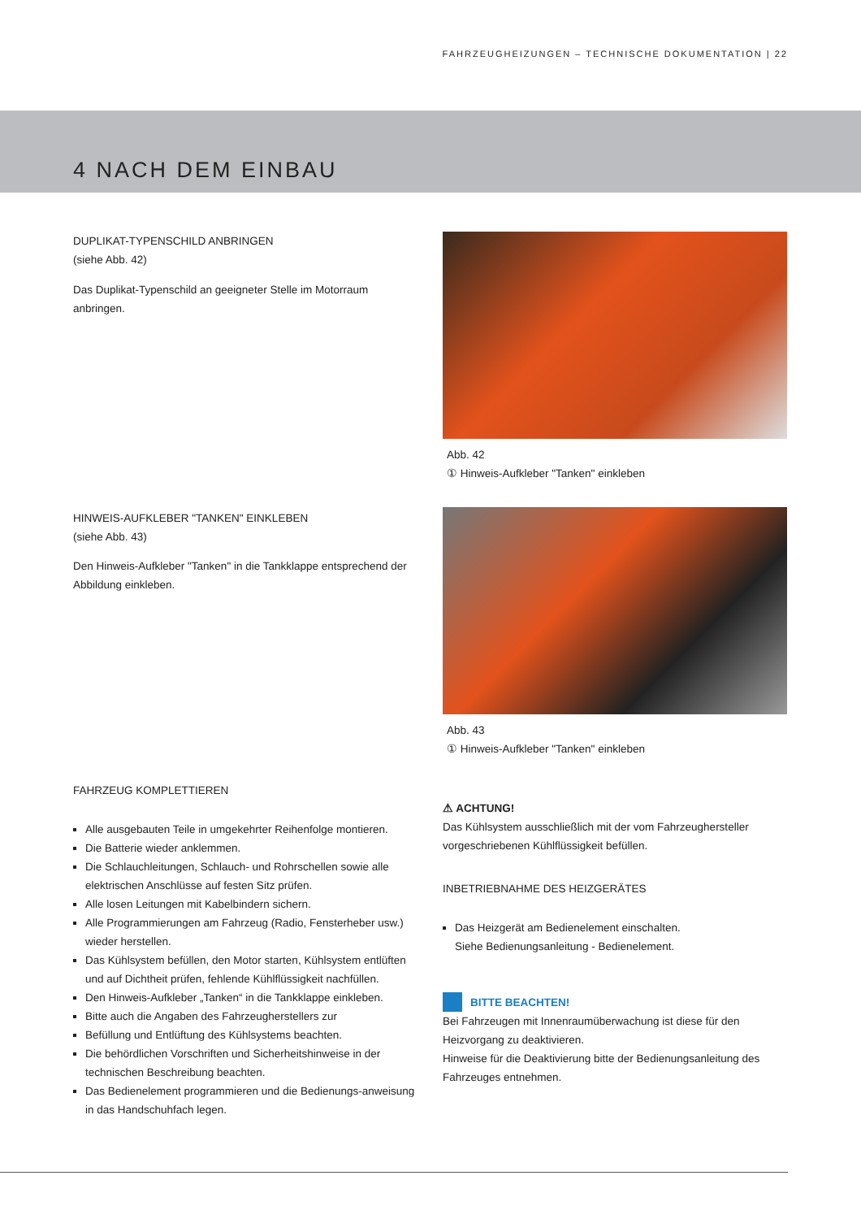FAHRZEUGHEIZUNGEN – TECHNISCHE DOKUMENTATION | 22
4 NACH DEM EINBAU
DUPLIKAT-TYPENSCHILD ANBRINGEN
(siehe Abb. 42)
Das Duplikat-Typenschild an geeigneter Stelle im Motorraum anbringen.
HINWEIS-AUFKLEBER "TANKEN" EINKLEBEN
(siehe Abb. 43)
Den Hinweis-Aufkleber "Tanken" in die Tankklappe entsprechend der Abbildung einkleben.
FAHRZEUG KOMPLETTIEREN
Alle ausgebauten Teile in umgekehrter Reihenfolge montieren.
Die Batterie wieder anklemmen.
Die Schlauchleitungen, Schlauch- und Rohrschellen sowie alle elektrischen Anschlüsse auf festen Sitz prüfen.
Alle losen Leitungen mit Kabelbindern sichern.
Alle Programmierungen am Fahrzeug (Radio, Fensterheber usw.) wieder herstellen.
Das Kühlsystem befüllen, den Motor starten, Kühlsystem entlüften und auf Dichtheit prüfen, fehlende Kühlflüssigkeit nachfüllen.
Den Hinweis-Aufkleber „Tanken“ in die Tankklappe einkleben.
Bitte auch die Angaben des Fahrzeugherstellers zur
Befüllung und Entlüftung des Kühlsystems beachten.
Die behördlichen Vorschriften und Sicherheitshinweise in der technischen Beschreibung beachten.
Das Bedienelement programmieren und die Bedienungs-anweisung in das Handschuhfach legen.
Abb. 42
① Hinweis-Aufkleber "Tanken" einkleben
Abb. 43
① Hinweis-Aufkleber "Tanken" einkleben
⚠ ACHTUNG!
Das Kühlsystem ausschließlich mit der vom Fahrzeughersteller vorgeschriebenen Kühlflüssigkeit befüllen.
INBETRIEBNAHME DES HEIZGERÄTES
Das Heizgerät am Bedienelement einschalten.
Siehe Bedienungsanleitung - Bedienelement.
BITTE BEACHTEN!
Bei Fahrzeugen mit Innenraumüberwachung ist diese für den Heizvorgang zu deaktivieren.
Hinweise für die Deaktivierung bitte der Bedienungsanleitung des Fahrzeuges entnehmen.